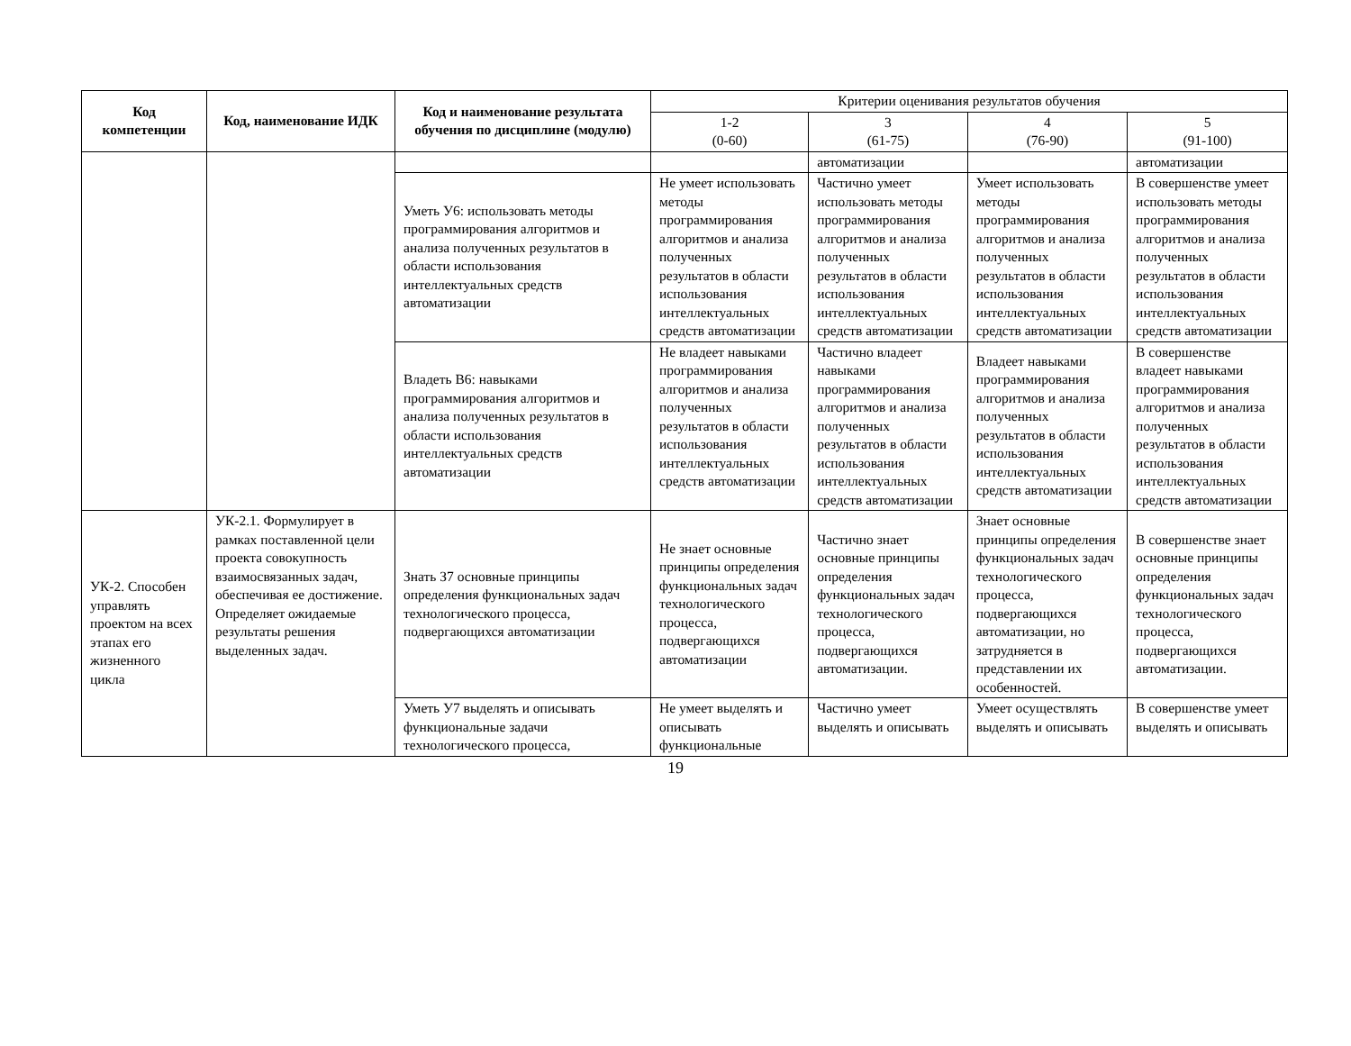| Код компетенции | Код, наименование ИДК | Код и наименование результата обучения по дисциплине (модулю) | Критерии оценивания результатов обучения | | | |
| --- | --- | --- | --- | --- | --- | --- |
| | | | 1-2 (0-60) | 3 (61-75) | 4 (76-90) | 5 (91-100) |
| | | | | автоматизации | | автоматизации |
| | | Уметь У6: использовать методы программирования алгоритмов и анализа полученных результатов в области использования интеллектуальных средств автоматизации | Не умеет использовать методы программирования алгоритмов и анализа полученных результатов в области использования интеллектуальных средств автоматизации | Частично умеет использовать методы программирования алгоритмов и анализа полученных результатов в области использования интеллектуальных средств автоматизации | Умеет использовать методы программирования алгоритмов и анализа полученных результатов в области использования интеллектуальных средств автоматизации | В совершенстве умеет использовать методы программирования алгоритмов и анализа полученных результатов в области использования интеллектуальных средств автоматизации |
| | | Владеть В6: навыками программирования алгоритмов и анализа полученных результатов в области использования интеллектуальных средств автоматизации | Не владеет навыками программирования алгоритмов и анализа полученных результатов в области использования интеллектуальных средств автоматизации | Частично владеет навыками программирования алгоритмов и анализа полученных результатов в области использования интеллектуальных средств автоматизации | Владеет навыками программирования алгоритмов и анализа полученных результатов в области использования интеллектуальных средств автоматизации | В совершенстве владеет навыками программирования алгоритмов и анализа полученных результатов в области использования интеллектуальных средств автоматизации |
| УК-2. Способен управлять проектом на всех этапах его жизненного цикла | УК-2.1. Формулирует в рамках поставленной цели проекта совокупность взаимосвязанных задач, обеспечивая ее достижение. Определяет ожидаемые результаты решения выделенных задач. | Знать З7 основные принципы определения функциональных задач технологического процесса, подвергающихся автоматизации | Не знает основные принципы определения функциональных задач технологического процесса, подвергающихся автоматизации | Частично знает основные принципы определения функциональных задач технологического процесса, подвергающихся автоматизации. | Знает основные принципы определения функциональных задач технологического процесса, подвергающихся автоматизации, но затрудняется в представлении их особенностей. | В совершенстве знает основные принципы определения функциональных задач технологического процесса, подвергающихся автоматизации. |
| | | Уметь У7 выделять и описывать функциональные задачи технологического процесса, | Не умеет выделять и описывать функциональные | Частично умеет выделять и описывать | Умеет осуществлять выделять и описывать | В совершенстве умеет выделять и описывать |
19